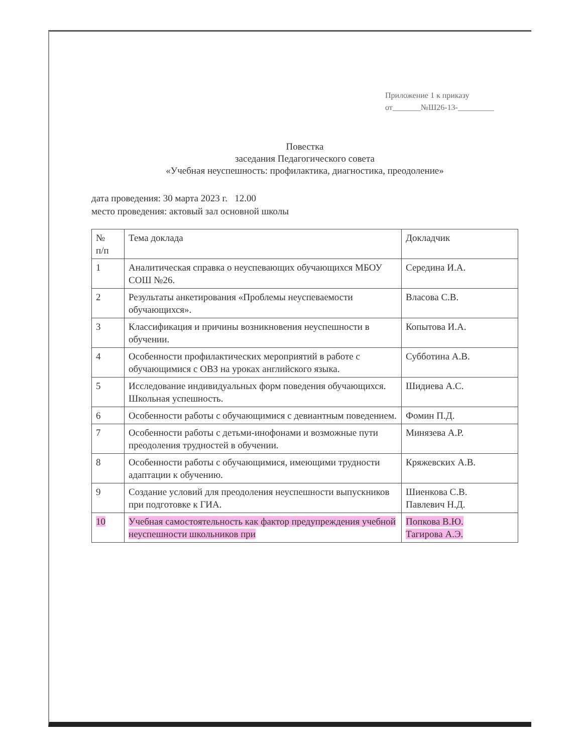Приложение 1 к приказу
от_______№Ш26-13-_________
Повестка
заседания Педагогического совета
«Учебная неуспешность: профилактика, диагностика, преодоление»
дата проведения: 30 марта 2023 г. 12.00
место проведения: актовый зал основной школы
| № п/п | Тема доклада | Докладчик |
| 1 | Аналитическая справка о неуспевающих обучающихся МБОУ СОШ №26. | Середина И.А. |
| 2 | Результаты анкетирования «Проблемы неуспеваемости обучающихся». | Власова С.В. |
| 3 | Классификация и причины возникновения неуспешности в обучении. | Копытова И.А. |
| 4 | Особенности профилактических мероприятий в работе с обучающимися с ОВЗ на уроках английского языка. | Субботина А.В. |
| 5 | Исследование индивидуальных форм поведения обучающихся. Школьная успешность. | Шидиева А.С. |
| 6 | Особенности работы с обучающимися с девиантным поведением. | Фомин П.Д. |
| 7 | Особенности работы с детьми-инофонами и возможные пути преодоления трудностей в обучении. | Минязева А.Р. |
| 8 | Особенности работы с обучающимися, имеющими трудности адаптации к обучению. | Кряжевских А.В. |
| 9 | Создание условий для преодоления неуспешности выпускников при подготовке к ГИА. | Шиенкова С.В. Павлевич Н.Д. |
| 10 | Учебная самостоятельность как фактор предупреждения учебной неуспешности школьников при | Попкова В.Ю. Тагирова А.Э. |